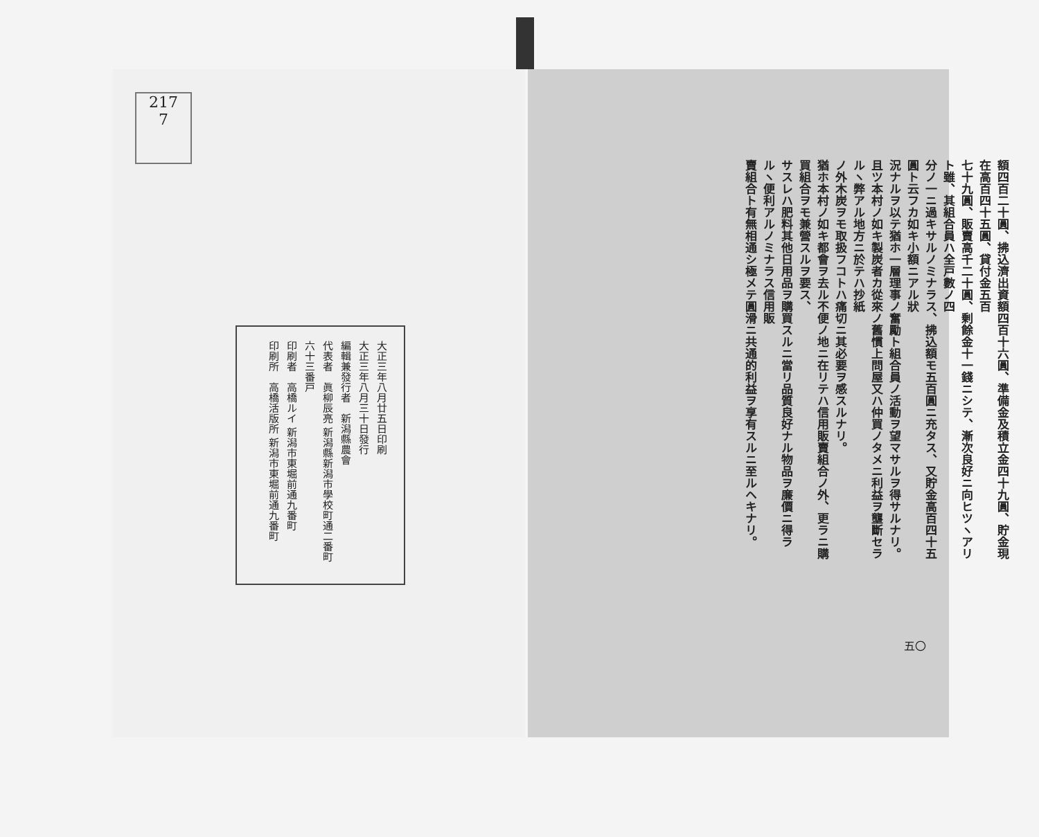217
7
大正三年八月廿五日印刷
大正三年八月三十日發行
編輯兼發行者　新潟縣農會
代表者　眞柳辰亮 新潟縣新潟市學校町通二番町六十三番戸
印刷者　高橋ルイ 新潟市東堀前通九番町
印刷所　高橋活版所 新潟市東堀前通九番町
額四百二十圓、拂込濟出資額四百十六圓、準備金及積立金四十九圓、貯金現在高百四十五圓、貸付金五百
七十九圓、販賣高千二十圓、剰餘金十一錢ニシテ、漸次良好ニ向ヒツヽアリト雖、其組合員ハ全戸數ノ四
分ノ一ニ過キサルノミナラス、拂込額モ五百圓ニ充タス、又貯金高百四十五圓ト云フカ如キ小額ニアル狀
況ナルヲ以テ猶ホ一層理事ノ奮勵ト組合員ノ活動ヲ望マサルヲ得サルナリ。
且ツ本村ノ如キ製炭者カ從來ノ舊慣上問屋又ハ仲買ノタメニ利益ヲ壟斷セラルヽ弊アル地方ニ於テハ抄紙
ノ外木炭ヲモ取扱フコトハ痛切ニ其必要ヲ感スルナリ。
猶ホ本村ノ如キ都會ヲ去ル不便ノ地ニ在リテハ信用販賣組合ノ外、更ラニ購買組合ヲモ兼營スルヲ要ス、
サスレハ肥料其他日用品ヲ購買スルニ當リ品質良好ナル物品ヲ廉價ニ得ラルヽ便利アルノミナラス信用販
賣組合ト有無相通シ極メテ圓滑ニ共通的利益ヲ享有スルニ至ルヘキナリ。
五〇